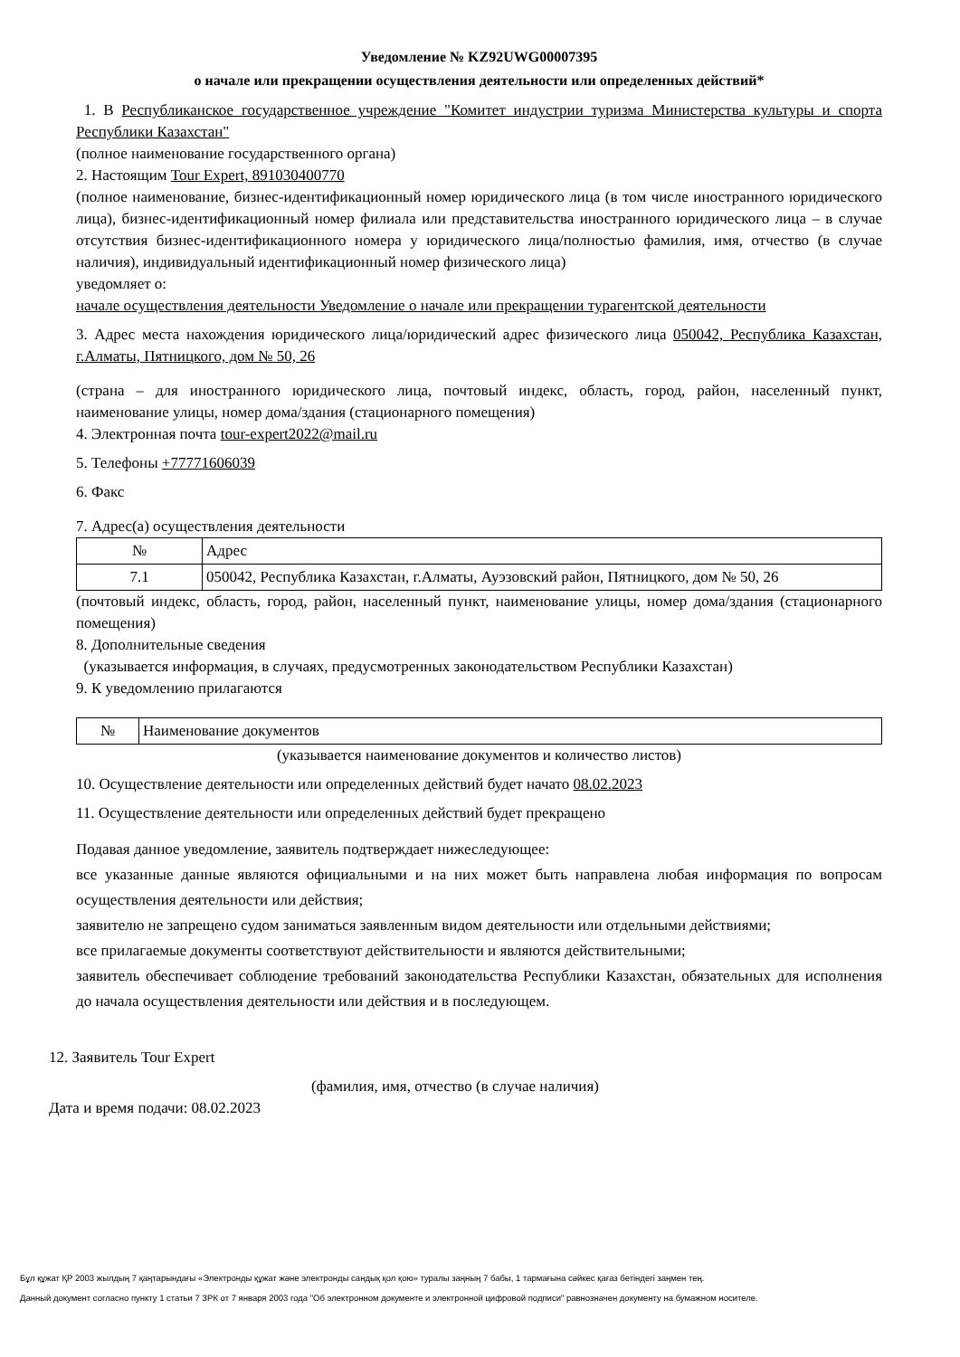Уведомление № KZ92UWG00007395
о начале или прекращении осуществления деятельности или определенных действий*
1. В Республиканское государственное учреждение "Комитет индустрии туризма Министерства культуры и спорта Республики Казахстан"
(полное наименование государственного органа)
2. Настоящим Tour Expert, 891030400770
(полное наименование, бизнес-идентификационный номер юридического лица (в том числе иностранного юридического лица), бизнес-идентификационный номер филиала или представительства иностранного юридического лица – в случае отсутствия бизнес-идентификационного номера у юридического лица/полностью фамилия, имя, отчество (в случае наличия), индивидуальный идентификационный номер физического лица)
уведомляет о:
начале осуществления деятельности Уведомление о начале или прекращении турагентской деятельности
3. Адрес места нахождения юридического лица/юридический адрес физического лица 050042, Республика Казахстан, г.Алматы, Пятницкого, дом № 50, 26
(страна – для иностранного юридического лица, почтовый индекс, область, город, район, населенный пункт, наименование улицы, номер дома/здания (стационарного помещения)
4. Электронная почта tour-expert2022@mail.ru
5. Телефоны +77771606039
6. Факс
7. Адрес(а) осуществления деятельности
| № | Адрес |
| 7.1 | 050042, Республика Казахстан, г.Алматы, Ауэзовский район, Пятницкого, дом № 50, 26 |
(почтовый индекс, область, город, район, населенный пункт, наименование улицы, номер дома/здания (стационарного помещения)
8. Дополнительные сведения
(указывается информация, в случаях, предусмотренных законодательством Республики Казахстан)
9. К уведомлению прилагаются
| № | Наименование документов |
(указывается наименование документов и количество листов)
10. Осуществление деятельности или определенных действий будет начато 08.02.2023
11. Осуществление деятельности или определенных действий будет прекращено
Подавая данное уведомление, заявитель подтверждает нижеследующее:
все указанные данные являются официальными и на них может быть направлена любая информация по вопросам осуществления деятельности или действия;
заявителю не запрещено судом заниматься заявленным видом деятельности или отдельными действиями;
все прилагаемые документы соответствуют действительности и являются действительными;
заявитель обеспечивает соблюдение требований законодательства Республики Казахстан, обязательных для исполнения до начала осуществления деятельности или действия и в последующем.
12. Заявитель Tour Expert
(фамилия, имя, отчество (в случае наличия)
Дата и время подачи: 08.02.2023
Бұл құжат ҚР 2003 жылдың 7 қаңтарындағы «Электронды құжат және электронды сандық қол қою» туралы заңның 7 бабы, 1 тармағына сәйкес қағаз бетіндегі заңмен тең.
Данный документ согласно пункту 1 статьи 7 ЗРК от 7 января 2003 года "Об электронном документе и электронной цифровой подписи" равнозначен документу на бумажном носителе.